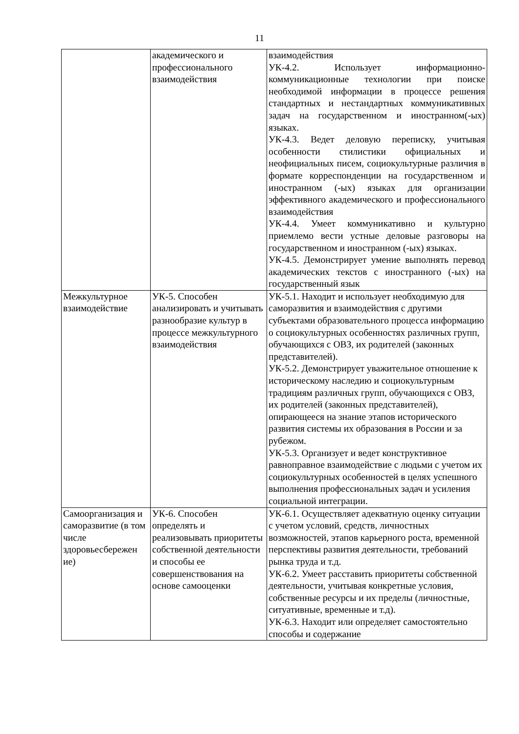11
| | академического и профессионального взаимодействия | взаимодействия УК-4.2. Использует информационно-коммуникационные технологии при поиске необходимой информации в процессе решения стандартных и нестандартных коммуникативных задач на государственном и иностранном(-ых) языках. УК-4.3. Ведет деловую переписку, учитывая особенности стилистики официальных и неофициальных писем, социокультурные различия в формате корреспонденции на государственном и иностранном (-ых) языках для организации эффективного академического и профессионального взаимодействия УК-4.4. Умеет коммуникативно и культурно приемлемо вести устные деловые разговоры на государственном и иностранном (-ых) языках. УК-4.5. Демонстрирует умение выполнять перевод академических текстов с иностранного (-ых) на государственный язык |
| Межкультурное взаимодействие | УК-5. Способен анализировать и учитывать разнообразие культур в процессе межкультурного взаимодействия | УК-5.1. Находит и использует необходимую для саморазвития и взаимодействия с другими субъектами образовательного процесса информацию о социокультурных особенностях различных групп, обучающихся с ОВЗ, их родителей (законных представителей). УК-5.2. Демонстрирует уважительное отношение к историческому наследию и социокультурным традициям различных групп, обучающихся с ОВЗ, их родителей (законных представителей), опирающееся на знание этапов исторического развития системы их образования в России и за рубежом. УК-5.3. Организует и ведет конструктивное равноправное взаимодействие с людьми с учетом их социокультурных особенностей в целях успешного выполнения профессиональных задач и усиления социальной интеграции. |
| Самоорганизация и саморазвитие (в том числе здоровьесбережен ие) | УК-6. Способен определять и реализовывать приоритеты собственной деятельности и способы ее совершенствования на основе самооценки | УК-6.1. Осуществляет адекватную оценку ситуации с учетом условий, средств, личностных возможностей, этапов карьерного роста, временной перспективы развития деятельности, требований рынка труда и т.д. УК-6.2. Умеет расставить приоритеты собственной деятельности, учитывая конкретные условия, собственные ресурсы и их пределы (личностные, ситуативные, временные и т.д). УК-6.3. Находит или определяет самостоятельно способы и содержание |